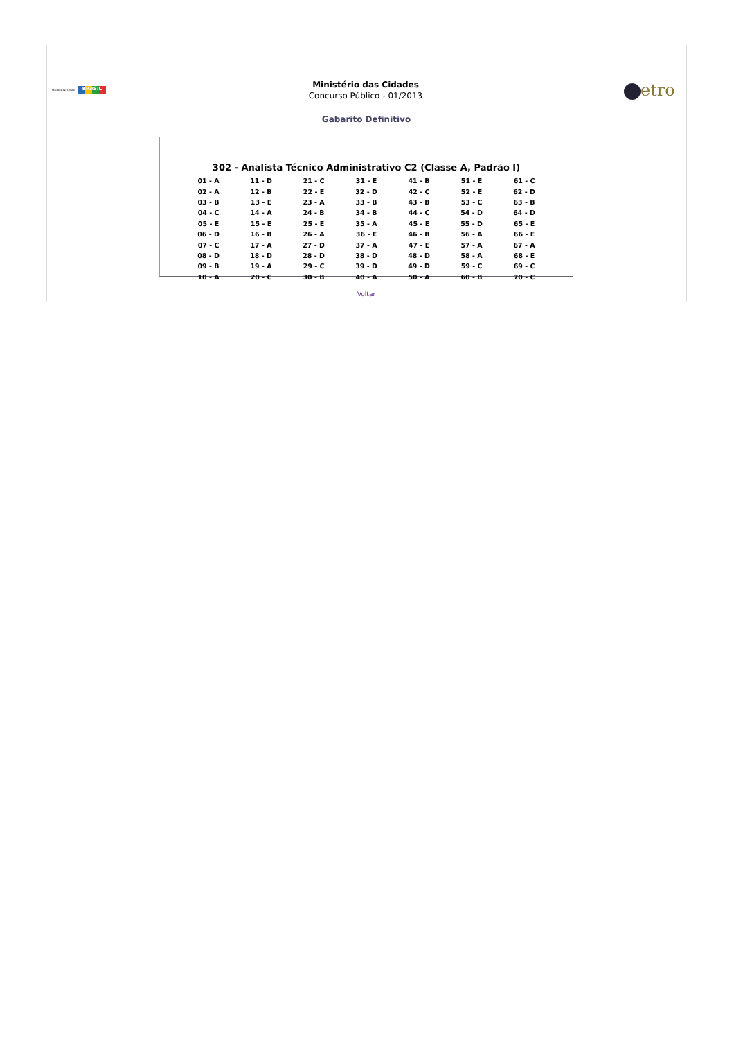Ministério das Cidades BRASIL
Ministério das Cidades
Concurso Público - 01/2013
etro
Gabarito Definitivo
302 - Analista Técnico Administrativo C2 (Classe A, Padrão I)
| 01 - A | 11 - D | 21 - C | 31 - E | 41 - B | 51 - E | 61 - C |
| 02 - A | 12 - B | 22 - E | 32 - D | 42 - C | 52 - E | 62 - D |
| 03 - B | 13 - E | 23 - A | 33 - B | 43 - B | 53 - C | 63 - B |
| 04 - C | 14 - A | 24 - B | 34 - B | 44 - C | 54 - D | 64 - D |
| 05 - E | 15 - E | 25 - E | 35 - A | 45 - E | 55 - D | 65 - E |
| 06 - D | 16 - B | 26 - A | 36 - E | 46 - B | 56 - A | 66 - E |
| 07 - C | 17 - A | 27 - D | 37 - A | 47 - E | 57 - A | 67 - A |
| 08 - D | 18 - D | 28 - D | 38 - D | 48 - D | 58 - A | 68 - E |
| 09 - B | 19 - A | 29 - C | 39 - D | 49 - D | 59 - C | 69 - C |
| 10 - A | 20 - C | 30 - B | 40 - A | 50 - A | 60 - B | 70 - C |
Voltar